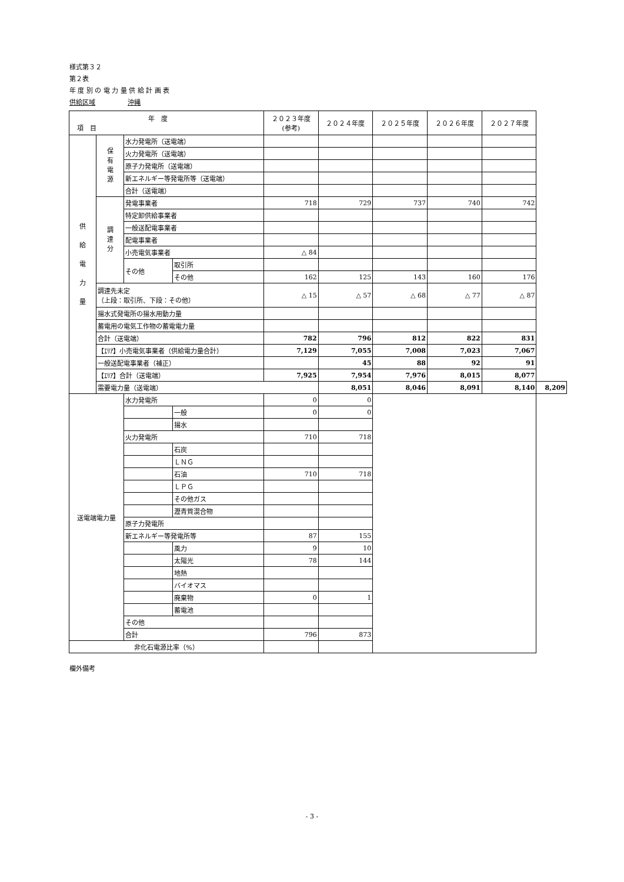様式第３２
第２表
年 度 別 の 電 力 量 供 給 計 画 表
供給区域　　　　　沖縄
| 年 度 項 目 | | | | | ２０２３年度 (参考) | ２０２４年度 | ２０２５年度 | ２０２６年度 | ２０２７年度 | |
| --- | --- | --- | --- | --- | --- | --- | --- | --- | --- | --- |
| 供 給 電 力 量 | 保 有 電 源 | 水力発電所（送電端） | | | | | | | | |
| | | 火力発電所（送電端） | | | | | | | | |
| | | 原子力発電所（送電端） | | | | | | | | |
| | | 新エネルギー等発電所等（送電端） | | | | | | | | |
| | | 合計（送電端） | | | | | | | | |
| | 調 達 分 | 発電事業者 | | | 718 | 729 | 737 | 740 | 742 | |
| | | 特定卸供給事業者 | | | | | | | | |
| | | 一般送配電事業者 | | | | | | | | |
| | | 配電事業者 | | | | | | | | |
| | | 小売電気事業者 | | | △ 84 | | | | | |
| | | その他 | | 取引所 | | | | | | |
| | | | | その他 | 162 | 125 | 143 | 160 | 176 | |
| | 調達先未定 （上段：取引所、下段：その他） | | | | △ 15 | △ 57 | △ 68 | △ 77 | △ 87 | |
| | 揚水式発電所の揚水用動力量 | | | | | | | | | |
| | 蓄電用の電気工作物の蓄電電力量 | | | | | | | | | |
| | 合計（送電端） | | | | 782 | 796 | 812 | 822 | 831 | |
| | 【ｴﾘｱ】小売電気事業者（供給電力量合計） | | | | 7,129 | 7,055 | 7,008 | 7,023 | 7,067 | |
| | 一般送配電事業者（補正） | | | | | 45 | 88 | 92 | 91 | |
| | 【ｴﾘｱ】合計（送電端） | | | | 7,925 | 7,954 | 7,976 | 8,015 | 8,077 | |
| | 需要電力量（送電端） | | | | | 8,051 | 8,046 | 8,091 | 8,140 | 8,209 |
| 送電端電力量 | | | 水力発電所 | | 0 | 0 | | | | |
| | | | | 一般 | 0 | 0 | | | | |
| | | | | 揚水 | | | | | | |
| | | | 火力発電所 | | 710 | 718 | | | | |
| | | | | 石炭 | | | | | | |
| | | | | ＬＮＧ | | | | | | |
| | | | | 石油 | 710 | 718 | | | | |
| | | | | ＬＰＧ | | | | | | |
| | | | | その他ガス | | | | | | |
| | | | | 瀝青質混合物 | | | | | | |
| | | | 原子力発電所 | | | | | | | |
| | | | 新エネルギー等発電所等 | | 87 | 155 | | | | |
| | | | | 風力 | 9 | 10 | | | | |
| | | | | 太陽光 | 78 | 144 | | | | |
| | | | | 地熱 | | | | | | |
| | | | | バイオマス | | | | | | |
| | | | | 廃棄物 | 0 | 1 | | | | |
| | | | | 蓄電池 | | | | | | |
| | | | その他 | | | | | | | |
| | | | 合計 | | 796 | 873 | | | | |
| 非化石電源比率（%） | | | | | | | | | | |
欄外備考
- 3 -